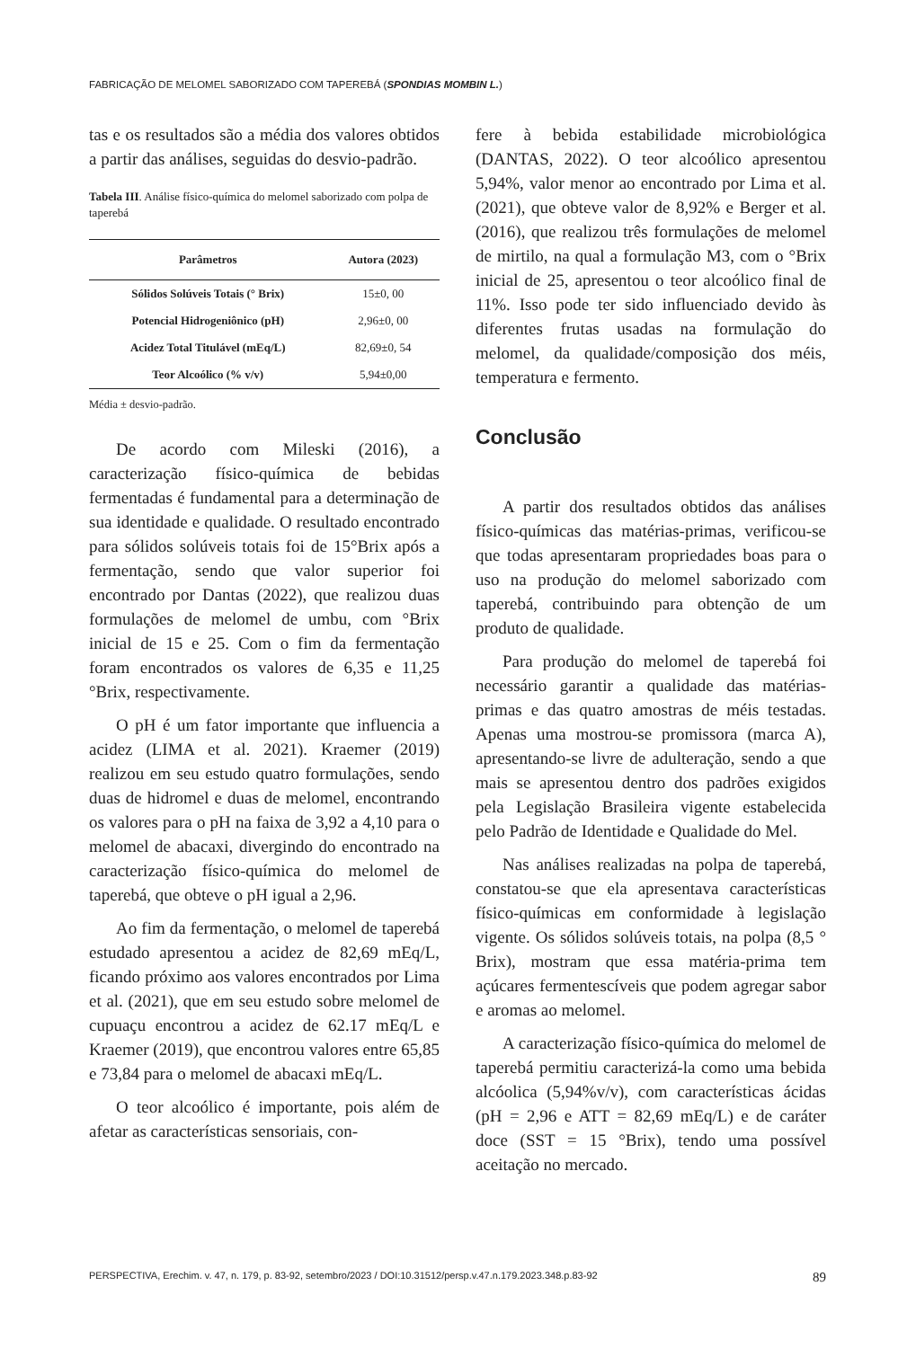FABRICAÇÃO DE MELOMEL SABORIZADO COM TAPEREBÁ (SPONDIAS MOMBIN L.)
tas e os resultados são a média dos valores obtidos a partir das análises, seguidas do desvio-padrão.
Tabela III. Análise físico-química do melomel saborizado com polpa de taperebá
| Parâmetros | Autora (2023) |
| --- | --- |
| Sólidos Solúveis Totais (° Brix) | 15±0, 00 |
| Potencial Hidrogeniônico (pH) | 2,96±0, 00 |
| Acidez Total Titulável (mEq/L) | 82,69±0, 54 |
| Teor Alcoólico (% v/v) | 5,94±0,00 |
Média ± desvio-padrão.
De acordo com Mileski (2016), a caracterização físico-química de bebidas fermentadas é fundamental para a determinação de sua identidade e qualidade. O resultado encontrado para sólidos solúveis totais foi de 15°Brix após a fermentação, sendo que valor superior foi encontrado por Dantas (2022), que realizou duas formulações de melomel de umbu, com °Brix inicial de 15 e 25. Com o fim da fermentação foram encontrados os valores de 6,35 e 11,25 °Brix, respectivamente.
O pH é um fator importante que influencia a acidez (LIMA et al. 2021). Kraemer (2019) realizou em seu estudo quatro formulações, sendo duas de hidromel e duas de melomel, encontrando os valores para o pH na faixa de 3,92 a 4,10 para o melomel de abacaxi, divergindo do encontrado na caracterização físico-química do melomel de taperebá, que obteve o pH igual a 2,96.
Ao fim da fermentação, o melomel de taperebá estudado apresentou a acidez de 82,69 mEq/L, ficando próximo aos valores encontrados por Lima et al. (2021), que em seu estudo sobre melomel de cupuaçu encontrou a acidez de 62.17 mEq/L e Kraemer (2019), que encontrou valores entre 65,85 e 73,84 para o melomel de abacaxi mEq/L.
O teor alcoólico é importante, pois além de afetar as características sensoriais, con-
fere à bebida estabilidade microbiológica (DANTAS, 2022). O teor alcoólico apresentou 5,94%, valor menor ao encontrado por Lima et al. (2021), que obteve valor de 8,92% e Berger et al. (2016), que realizou três formulações de melomel de mirtilo, na qual a formulação M3, com o °Brix inicial de 25, apresentou o teor alcoólico final de 11%. Isso pode ter sido influenciado devido às diferentes frutas usadas na formulação do melomel, da qualidade/composição dos méis, temperatura e fermento.
Conclusão
A partir dos resultados obtidos das análises físico-químicas das matérias-primas, verificou-se que todas apresentaram propriedades boas para o uso na produção do melomel saborizado com taperebá, contribuindo para obtenção de um produto de qualidade.
Para produção do melomel de taperebá foi necessário garantir a qualidade das matérias-primas e das quatro amostras de méis testadas. Apenas uma mostrou-se promissora (marca A), apresentando-se livre de adulteração, sendo a que mais se apresentou dentro dos padrões exigidos pela Legislação Brasileira vigente estabelecida pelo Padrão de Identidade e Qualidade do Mel.
Nas análises realizadas na polpa de taperebá, constatou-se que ela apresentava características físico-químicas em conformidade à legislação vigente. Os sólidos solúveis totais, na polpa (8,5 ° Brix), mostram que essa matéria-prima tem açúcares fermentescíveis que podem agregar sabor e aromas ao melomel.
A caracterização físico-química do melomel de taperebá permitiu caracterizá-la como uma bebida alcóolica (5,94%v/v), com características ácidas (pH = 2,96 e ATT = 82,69 mEq/L) e de caráter doce (SST = 15 °Brix), tendo uma possível aceitação no mercado.
PERSPECTIVA, Erechim. v. 47, n. 179, p. 83-92, setembro/2023 / DOI:10.31512/persp.v.47.n.179.2023.348.p.83-92 89